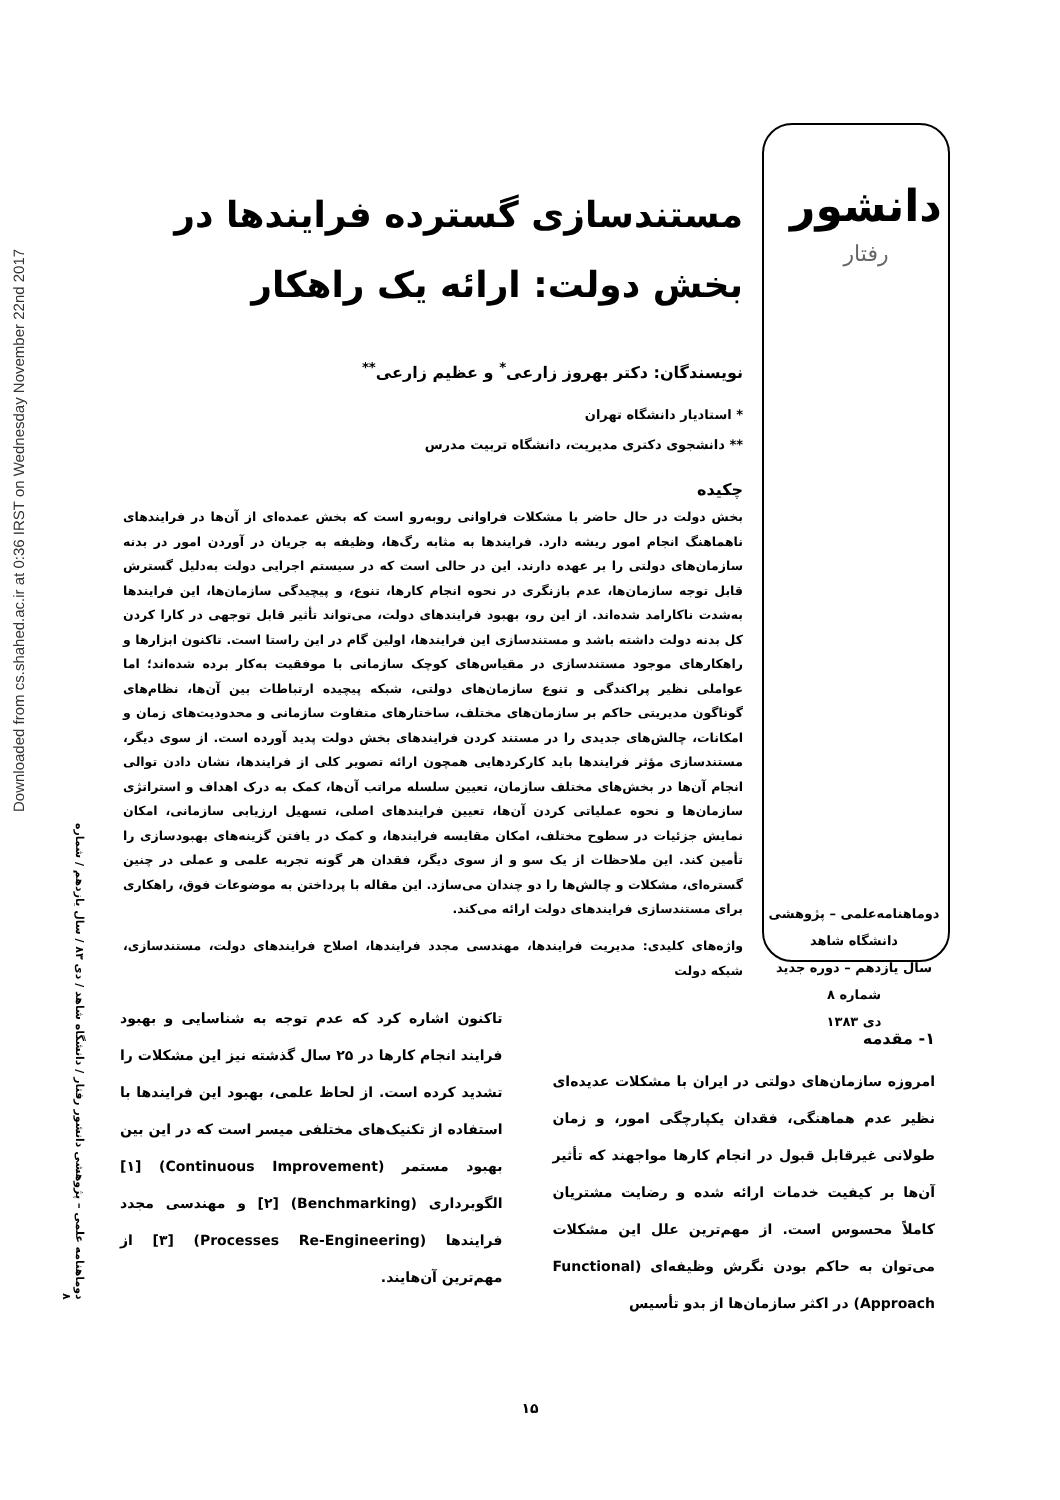Downloaded from cs.shahed.ac.ir at 0:36 IRST on Wednesday November 22nd 2017
دوماهنامه علمی – پژوهشی دانشور رفتار / دانشگاه شاهد / دی ۸۳ / سال یازدهم / شماره ۸
دانشور
رفتار
مستندسازی گسترده فرایندها در بخش دولت: ارائه یک راهکار
نویسندگان: دکتر بهروز زارعی<sup>*</sup> و عظیم زارعی<sup>**</sup>
* استادیار دانشگاه تهران
** دانشجوی دکتری مدیریت، دانشگاه تربیت مدرس
چکیده
بخش دولت در حال حاضر با مشکلات فراوانی روبه‌رو است که بخش عمده‌ای از آن‌ها در فرایندهای ناهماهنگ انجام امور ریشه دارد. فرایندها به مثابه رگ‌ها، وظیفه به جریان در آوردن امور در بدنه سازمان‌های دولتی را بر عهده دارند. این در حالی است که در سیستم اجرایی دولت به‌دلیل گسترش قابل توجه سازمان‌ها، عدم بازنگری در نحوه انجام کارها، تنوع، و پیچیدگی سازمان‌ها، این فرایندها به‌شدت ناکارامد شده‌اند. از این رو، بهبود فرایندهای دولت، می‌تواند تأثیر قابل توجهی در کارا کردن کل بدنه دولت داشته باشد و مستندسازی این فرایندها، اولین گام در این راستا است. تاکنون ابزارها و راهکارهای موجود مستندسازی در مقیاس‌های کوچک سازمانی با موفقیت به‌کار برده شده‌اند؛ اما عواملی نظیر پراکندگی و تنوع سازمان‌های دولتی، شبکه پیچیده ارتباطات بین آن‌ها، نظام‌های گوناگون مدیریتی حاکم بر سازمان‌های مختلف، ساختارهای متفاوت سازمانی و محدودیت‌های زمان و امکانات، چالش‌های جدیدی را در مستند کردن فرایندهای بخش دولت پدید آورده است. از سوی دیگر، مستندسازی مؤثر فرایندها باید کارکردهایی همچون ارائه تصویر کلی از فرایندها، نشان دادن توالی انجام آن‌ها در بخش‌های مختلف سازمان، تعیین سلسله مراتب آن‌ها، کمک به درک اهداف و استراتژی سازمان‌ها و نحوه عملیاتی کردن آن‌ها، تعیین فرایندهای اصلی، تسهیل ارزیابی سازمانی، امکان نمایش جزئیات در سطوح مختلف، امکان مقایسه فرایندها، و کمک در یافتن گزینه‌های بهبودسازی را تأمین کند. این ملاحظات از یک سو و از سوی دیگر، فقدان هر گونه تجربه علمی و عملی در چنین گستره‌ای، مشکلات و چالش‌ها را دو چندان می‌سازد. این مقاله با پرداختن به موضوعات فوق، راهکاری برای مستندسازی فرایندهای دولت ارائه می‌کند.
واژه‌های کلیدی: مدیریت فرایندها، مهندسی مجدد فرایندها، اصلاح فرایندهای دولت، مستندسازی، شبکه دولت
دوماهنامه‌علمی – پژوهشی
دانشگاه شاهد
سال یازدهم – دوره جدید
شماره ۸
دی ۱۳۸۳
۱- مقدمه
امروزه سازمان‌های دولتی در ایران با مشکلات عدیده‌ای نظیر عدم هماهنگی، فقدان یکپارچگی امور، و زمان طولانی غیرقابل قبول در انجام کارها مواجهند که تأثیر آن‌ها بر کیفیت خدمات ارائه شده و رضایت مشتریان کاملاً محسوس است. از مهم‌ترین علل این مشکلات می‌توان به حاکم بودن نگرش وظیفه‌ای (Functional Approach) در اکثر سازمان‌ها از بدو تأسیس
تاکنون اشاره کرد که عدم توجه به شناسایی و بهبود فرایند انجام کارها در ۲۵ سال گذشته نیز این مشکلات را تشدید کرده است. از لحاظ علمی، بهبود این فرایندها با استفاده از تکنیک‌های مختلفی میسر است که در این بین بهبود مستمر (Continuous Improvement) [۱] الگوبرداری (Benchmarking) [۲] و مهندسی مجدد فرایندها (Processes Re-Engineering) [۳] از مهم‌ترین آن‌هایند.
۱۵